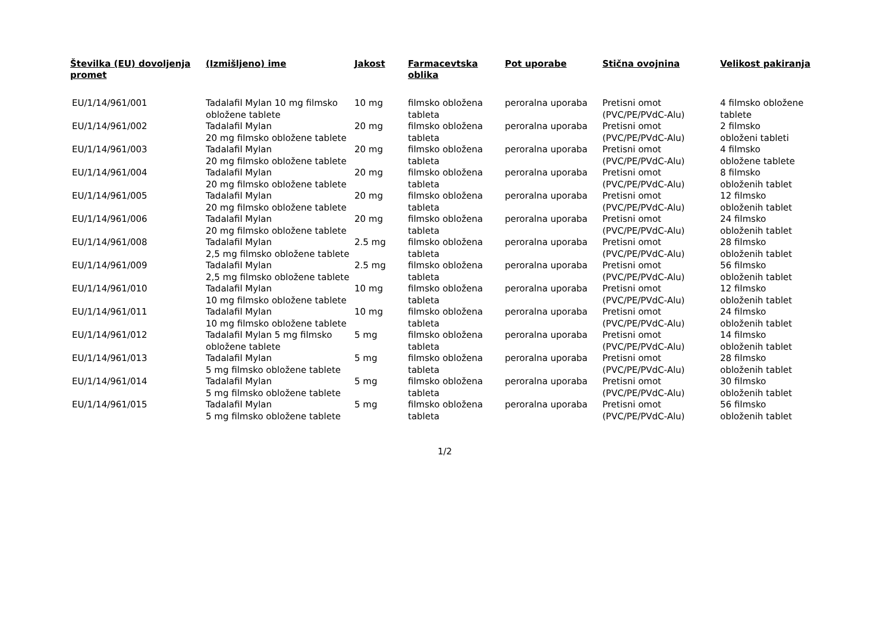| Številka (EU) dovoljenja promet | (Izmišljeno) ime | Jakost | Farmacevtska oblika | Pot uporabe | Stična ovojnina | Velikost pakiranja |
| --- | --- | --- | --- | --- | --- | --- |
| EU/1/14/961/001 | Tadalafil Mylan 10 mg filmsko obložene tablete | 10 mg | filmsko obložena tableta | peroralna uporaba | Pretisni omot (PVC/PE/PVdC-Alu) | 4 filmsko obložene tablete |
| EU/1/14/961/002 | Tadalafil Mylan 20 mg filmsko obložene tablete | 20 mg | filmsko obložena tableta | peroralna uporaba | Pretisni omot (PVC/PE/PVdC-Alu) | 2 filmsko obloženi tableti |
| EU/1/14/961/003 | Tadalafil Mylan 20 mg filmsko obložene tablete | 20 mg | filmsko obložena tableta | peroralna uporaba | Pretisni omot (PVC/PE/PVdC-Alu) | 4 filmsko obložene tablete |
| EU/1/14/961/004 | Tadalafil Mylan 20 mg filmsko obložene tablete | 20 mg | filmsko obložena tableta | peroralna uporaba | Pretisni omot (PVC/PE/PVdC-Alu) | 8 filmsko obloženih tablet |
| EU/1/14/961/005 | Tadalafil Mylan 20 mg filmsko obložene tablete | 20 mg | filmsko obložena tableta | peroralna uporaba | Pretisni omot (PVC/PE/PVdC-Alu) | 12 filmsko obloženih tablet |
| EU/1/14/961/006 | Tadalafil Mylan 20 mg filmsko obložene tablete | 20 mg | filmsko obložena tableta | peroralna uporaba | Pretisni omot (PVC/PE/PVdC-Alu) | 24 filmsko obloženih tablet |
| EU/1/14/961/008 | Tadalafil Mylan 2,5 mg filmsko obložene tablete | 2.5 mg | filmsko obložena tableta | peroralna uporaba | Pretisni omot (PVC/PE/PVdC-Alu) | 28 filmsko obloženih tablet |
| EU/1/14/961/009 | Tadalafil Mylan 2,5 mg filmsko obložene tablete | 2.5 mg | filmsko obložena tableta | peroralna uporaba | Pretisni omot (PVC/PE/PVdC-Alu) | 56 filmsko obloženih tablet |
| EU/1/14/961/010 | Tadalafil Mylan 10 mg filmsko obložene tablete | 10 mg | filmsko obložena tableta | peroralna uporaba | Pretisni omot (PVC/PE/PVdC-Alu) | 12 filmsko obloženih tablet |
| EU/1/14/961/011 | Tadalafil Mylan 10 mg filmsko obložene tablete | 10 mg | filmsko obložena tableta | peroralna uporaba | Pretisni omot (PVC/PE/PVdC-Alu) | 24 filmsko obloženih tablet |
| EU/1/14/961/012 | Tadalafil Mylan 5 mg filmsko obložene tablete | 5 mg | filmsko obložena tableta | peroralna uporaba | Pretisni omot (PVC/PE/PVdC-Alu) | 14 filmsko obloženih tablet |
| EU/1/14/961/013 | Tadalafil Mylan 5 mg filmsko obložene tablete | 5 mg | filmsko obložena tableta | peroralna uporaba | Pretisni omot (PVC/PE/PVdC-Alu) | 28 filmsko obloženih tablet |
| EU/1/14/961/014 | Tadalafil Mylan 5 mg filmsko obložene tablete | 5 mg | filmsko obložena tableta | peroralna uporaba | Pretisni omot (PVC/PE/PVdC-Alu) | 30 filmsko obloženih tablet |
| EU/1/14/961/015 | Tadalafil Mylan 5 mg filmsko obložene tablete | 5 mg | filmsko obložena tableta | peroralna uporaba | Pretisni omot (PVC/PE/PVdC-Alu) | 56 filmsko obloženih tablet |
1/2